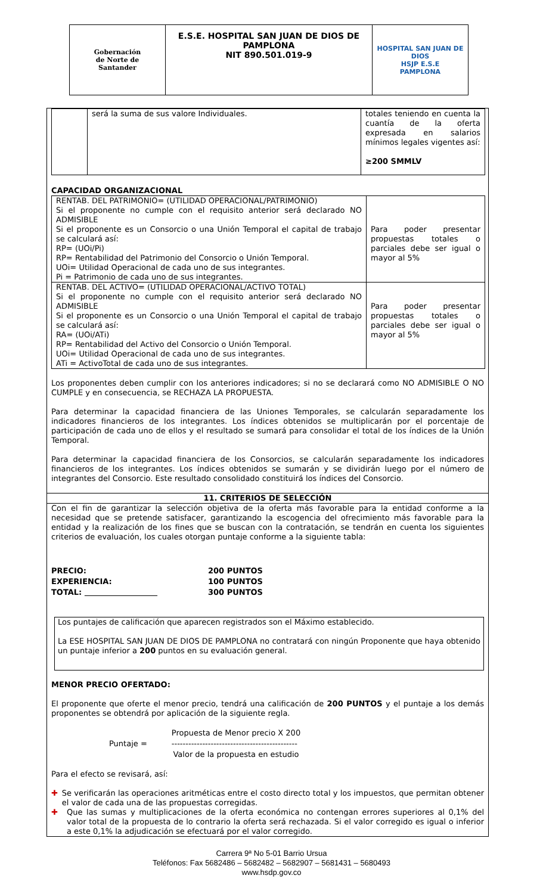| Gobernación de Norte de Santander | E.S.E. HOSPITAL SAN JUAN DE DIOS DE PAMPLONA NIT 890.501.019-9 | HOSPITAL SAN JUAN DE DIOS HSJP E.S.E PAMPLONA |
| | será la suma de sus valore Individuales. | totales teniendo en cuenta la cuantía de la oferta expresada en salarios mínimos legales vigentes así: ≥200 SMMLV |
CAPACIDAD ORGANIZACIONAL
| RENTAB. DEL PATRIMONIO= (UTILIDAD OPERACIONAL/PATRIMONIO) Si el proponente no cumple con el requisito anterior será declarado NO ADMISIBLE Si el proponente es un Consorcio o una Unión Temporal el capital de trabajo se calculará así: RP= (UOi/Pi) RP= Rentabilidad del Patrimonio del Consorcio o Unión Temporal. UOi= Utilidad Operacional de cada uno de sus integrantes. Pi = Patrimonio de cada uno de sus integrantes. | Para poder presentar propuestas totales o parciales debe ser igual o mayor al 5% |
| RENTAB. DEL ACTIVO= (UTILIDAD OPERACIONAL/ACTIVO TOTAL) Si el proponente no cumple con el requisito anterior será declarado NO ADMISIBLE Si el proponente es un Consorcio o una Unión Temporal el capital de trabajo se calculará así: RA= (UOi/ATi) RP= Rentabilidad del Activo del Consorcio o Unión Temporal. UOi= Utilidad Operacional de cada uno de sus integrantes. ATi = ActivoTotal de cada uno de sus integrantes. | Para poder presentar propuestas totales o parciales debe ser igual o mayor al 5% |
Los proponentes deben cumplir con los anteriores indicadores; si no se declarará como NO ADMISIBLE O NO CUMPLE y en consecuencia, se RECHAZA LA PROPUESTA.
Para determinar la capacidad financiera de las Uniones Temporales, se calcularán separadamente los indicadores financieros de los integrantes. Los índices obtenidos se multiplicarán por el porcentaje de participación de cada uno de ellos y el resultado se sumará para consolidar el total de los índices de la Unión Temporal.
Para determinar la capacidad financiera de los Consorcios, se calcularán separadamente los indicadores financieros de los integrantes. Los índices obtenidos se sumarán y se dividirán luego por el número de integrantes del Consorcio. Este resultado consolidado constituirá los índices del Consorcio.
11. CRITERIOS DE SELECCIÓN
Con el fin de garantizar la selección objetiva de la oferta más favorable para la entidad conforme a la necesidad que se pretende satisfacer, garantizando la escogencia del ofrecimiento más favorable para la entidad y la realización de los fines que se buscan con la contratación, se tendrán en cuenta los siguientes criterios de evaluación, los cuales otorgan puntaje conforme a la siguiente tabla:
| PRECIO: | 200 PUNTOS |
| EXPERIENCIA: | 100 PUNTOS |
| TOTAL: | 300 PUNTOS |
Los puntajes de calificación que aparecen registrados son el Máximo establecido.
La ESE HOSPITAL SAN JUAN DE DIOS DE PAMPLONA no contratará con ningún Proponente que haya obtenido un puntaje inferior a 200 puntos en su evaluación general.
MENOR PRECIO OFERTADO:
El proponente que oferte el menor precio, tendrá una calificación de 200 PUNTOS y el puntaje a los demás proponentes se obtendrá por aplicación de la siguiente regla.
| | Propuesta de Menor precio X 200 |
| Puntaje = | --------------------------------------------- |
| | Valor de la propuesta en estudio |
Para el efecto se revisará, así:
✚ Se verificarán las operaciones aritméticas entre el costo directo total y los impuestos, que permitan obtener el valor de cada una de las propuestas corregidas.
✚ Que las sumas y multiplicaciones de la oferta económica no contengan errores superiores al 0,1% del valor total de la propuesta de lo contrario la oferta será rechazada. Si el valor corregido es igual o inferior a este 0,1% la adjudicación se efectuará por el valor corregido.
Carrera 9ª No 5-01 Barrio Ursua
Teléfonos: Fax 5682486 – 5682482 – 5682907 – 5681431 – 5680493
www.hsdp.gov.co